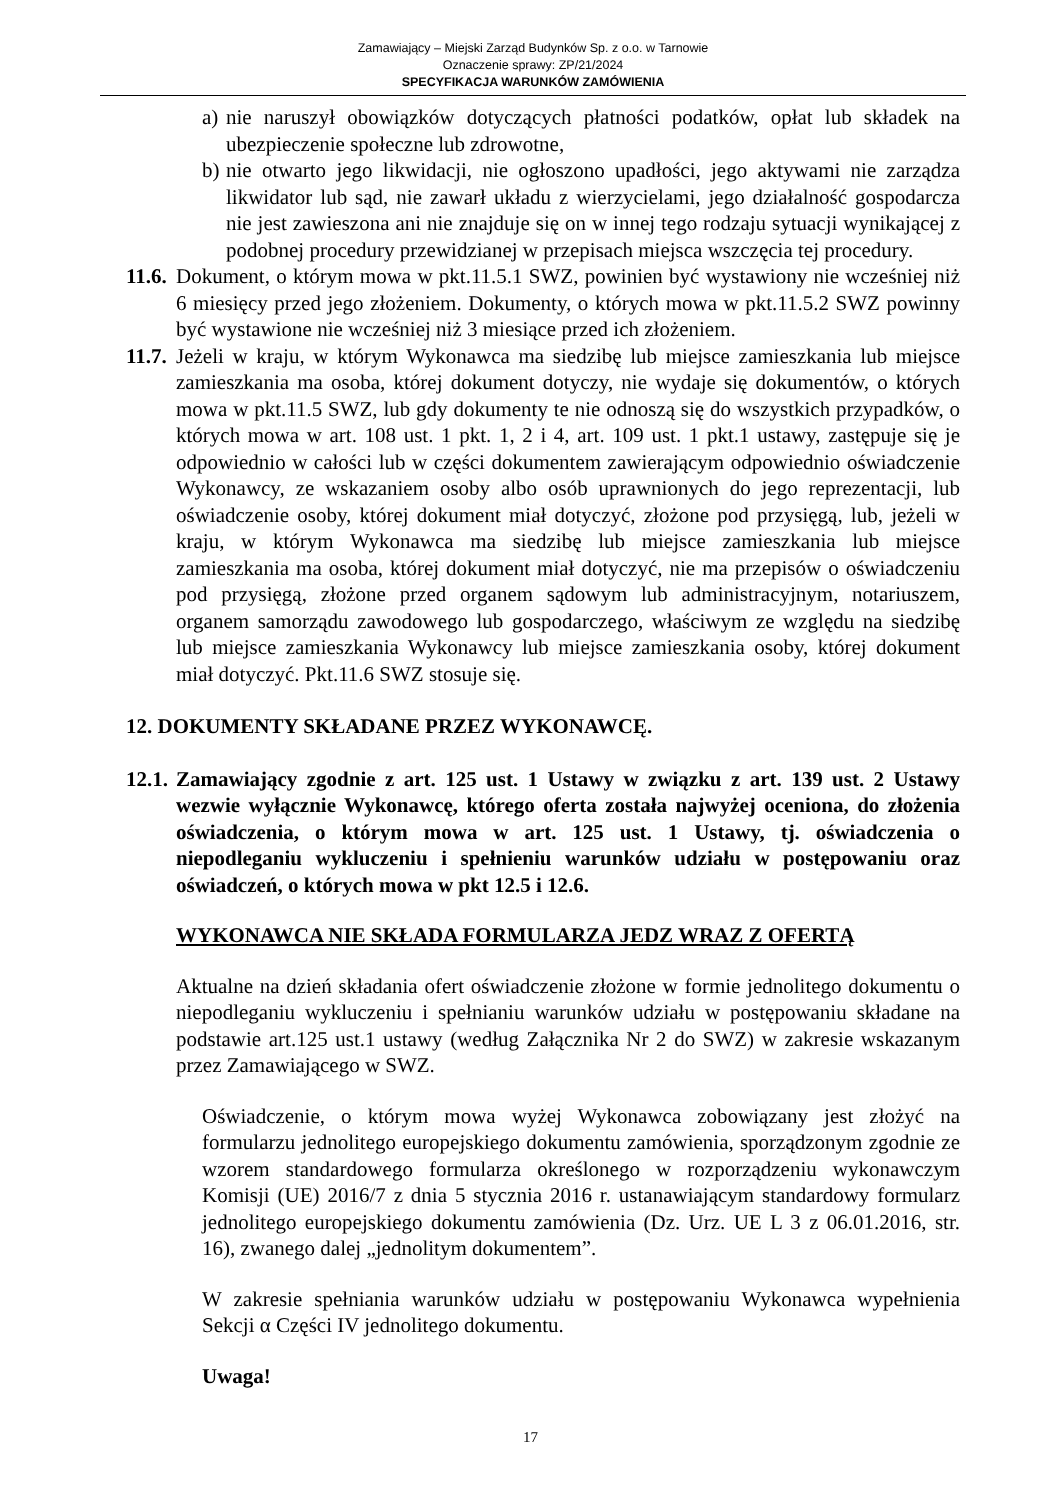Zamawiający – Miejski Zarząd Budynków Sp. z o.o. w Tarnowie
Oznaczenie sprawy: ZP/21/2024
SPECYFIKACJA WARUNKÓW ZAMÓWIENIA
a)
nie naruszył obowiązków dotyczących płatności podatków, opłat lub składek na ubezpieczenie społeczne lub zdrowotne,
b)
nie otwarto jego likwidacji, nie ogłoszono upadłości, jego aktywami nie zarządza likwidator lub sąd, nie zawarł układu z wierzycielami, jego działalność gospodarcza nie jest zawieszona ani nie znajduje się on w innej tego rodzaju sytuacji wynikającej z podobnej procedury przewidzianej w przepisach miejsca wszczęcia tej procedury.
11.6.
Dokument, o którym mowa w pkt.11.5.1 SWZ, powinien być wystawiony nie wcześniej niż 6 miesięcy przed jego złożeniem. Dokumenty, o których mowa w pkt.11.5.2 SWZ powinny być wystawione nie wcześniej niż 3 miesiące przed ich złożeniem.
11.7.
Jeżeli w kraju, w którym Wykonawca ma siedzibę lub miejsce zamieszkania lub miejsce zamieszkania ma osoba, której dokument dotyczy, nie wydaje się dokumentów, o których mowa w pkt.11.5 SWZ, lub gdy dokumenty te nie odnoszą się do wszystkich przypadków, o których mowa w art. 108 ust. 1 pkt. 1, 2 i 4, art. 109 ust. 1 pkt.1 ustawy, zastępuje się je odpowiednio w całości lub w części dokumentem zawierającym odpowiednio oświadczenie Wykonawcy, ze wskazaniem osoby albo osób uprawnionych do jego reprezentacji, lub oświadczenie osoby, której dokument miał dotyczyć, złożone pod przysięgą, lub, jeżeli w kraju, w którym Wykonawca ma siedzibę lub miejsce zamieszkania lub miejsce zamieszkania ma osoba, której dokument miał dotyczyć, nie ma przepisów o oświadczeniu pod przysięgą, złożone przed organem sądowym lub administracyjnym, notariuszem, organem samorządu zawodowego lub gospodarczego, właściwym ze względu na siedzibę lub miejsce zamieszkania Wykonawcy lub miejsce zamieszkania osoby, której dokument miał dotyczyć. Pkt.11.6 SWZ stosuje się.
12. DOKUMENTY SKŁADANE PRZEZ WYKONAWCĘ.
12.1.
Zamawiający zgodnie z art. 125 ust. 1 Ustawy w związku z art. 139 ust. 2 Ustawy wezwie wyłącznie Wykonawcę, którego oferta została najwyżej oceniona, do złożenia oświadczenia, o którym mowa w art. 125 ust. 1 Ustawy, tj. oświadczenia o niepodleganiu wykluczeniu i spełnieniu warunków udziału w postępowaniu oraz oświadczeń, o których mowa w pkt 12.5 i 12.6.
WYKONAWCA NIE SKŁADA FORMULARZA JEDZ WRAZ Z OFERTĄ
Aktualne na dzień składania ofert oświadczenie złożone w formie jednolitego dokumentu o niepodleganiu wykluczeniu i spełnianiu warunków udziału w postępowaniu składane na podstawie art.125 ust.1 ustawy (według Załącznika Nr 2 do SWZ) w zakresie wskazanym przez Zamawiającego w SWZ.
Oświadczenie, o którym mowa wyżej Wykonawca zobowiązany jest złożyć na formularzu jednolitego europejskiego dokumentu zamówienia, sporządzonym zgodnie ze wzorem standardowego formularza określonego w rozporządzeniu wykonawczym Komisji (UE) 2016/7 z dnia 5 stycznia 2016 r. ustanawiającym standardowy formularz jednolitego europejskiego dokumentu zamówienia (Dz. Urz. UE L 3 z 06.01.2016, str. 16), zwanego dalej „jednolitym dokumentem”.
W zakresie spełniania warunków udziału w postępowaniu Wykonawca wypełnienia Sekcji α Części IV jednolitego dokumentu.
Uwaga!
17